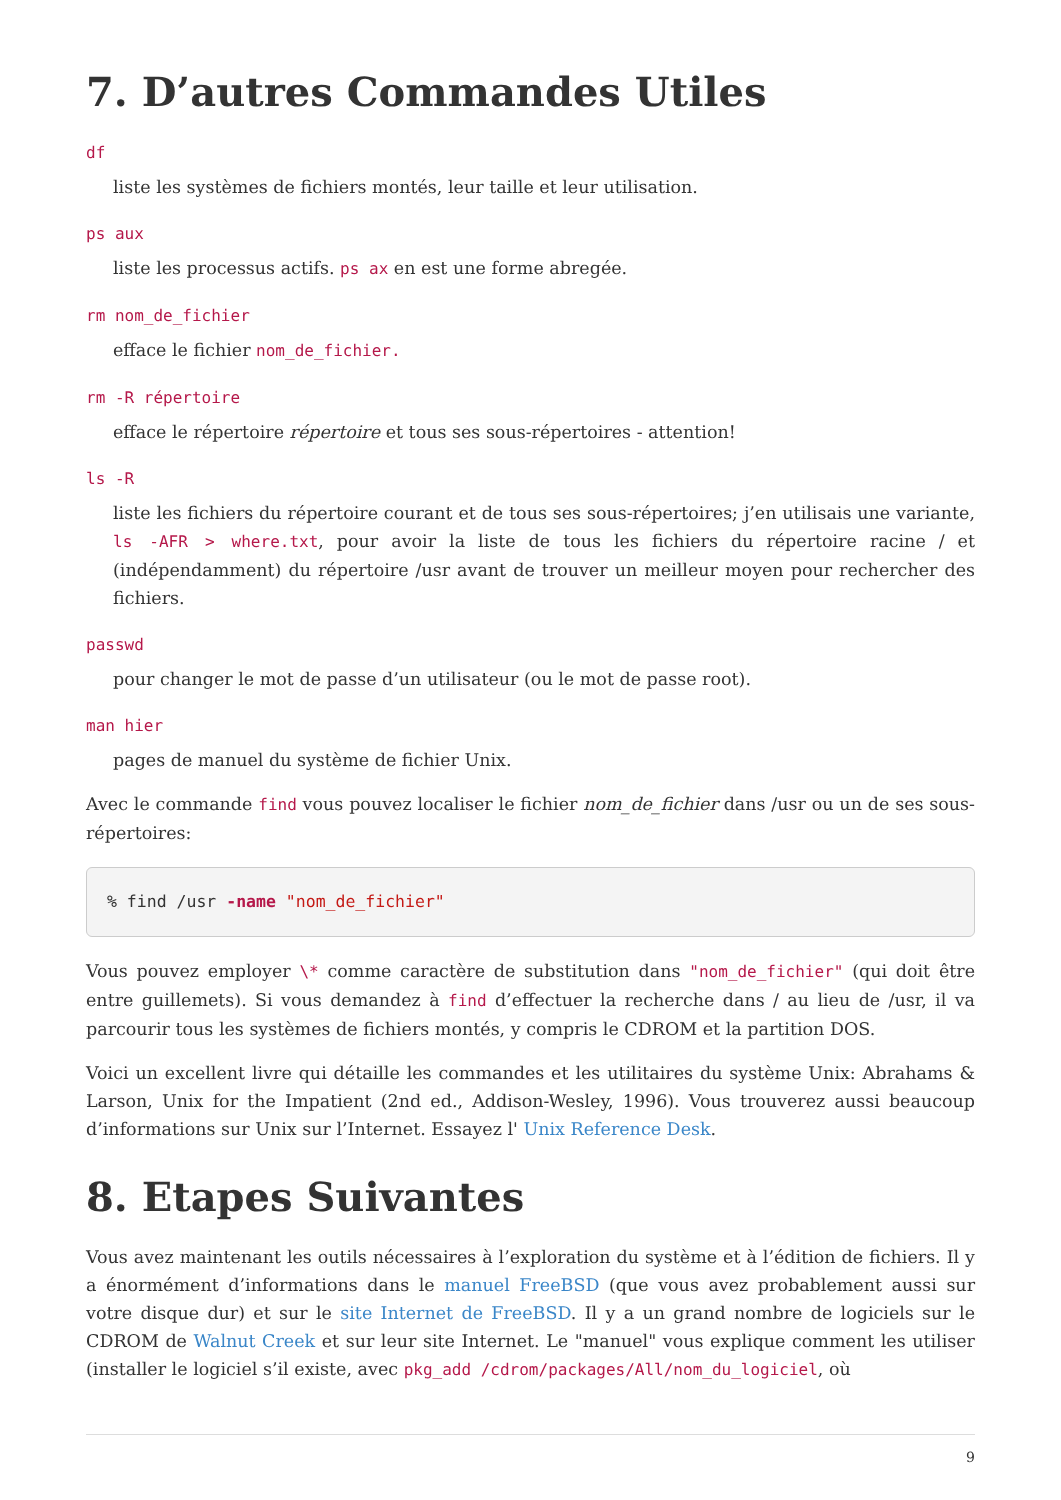7. D’autres Commandes Utiles
df
liste les systèmes de fichiers montés, leur taille et leur utilisation.
ps aux
liste les processus actifs. ps ax en est une forme abregée.
rm nom_de_fichier
efface le fichier nom_de_fichier.
rm -R répertoire
efface le répertoire répertoire et tous ses sous-répertoires - attention!
ls -R
liste les fichiers du répertoire courant et de tous ses sous-répertoires; j’en utilisais une variante, ls -AFR > where.txt, pour avoir la liste de tous les fichiers du répertoire racine / et (indépendamment) du répertoire /usr avant de trouver un meilleur moyen pour rechercher des fichiers.
passwd
pour changer le mot de passe d’un utilisateur (ou le mot de passe root).
man hier
pages de manuel du système de fichier Unix.
Avec le commande find vous pouvez localiser le fichier nom_de_fichier dans /usr ou un de ses sous-répertoires:
% find /usr -name "nom_de_fichier"
Vous pouvez employer \* comme caractère de substitution dans "nom_de_fichier" (qui doit être entre guillemets). Si vous demandez à find d’effectuer la recherche dans / au lieu de /usr, il va parcourir tous les systèmes de fichiers montés, y compris le CDROM et la partition DOS.
Voici un excellent livre qui détaille les commandes et les utilitaires du système Unix: Abrahams & Larson, Unix for the Impatient (2nd ed., Addison-Wesley, 1996). Vous trouverez aussi beaucoup d’informations sur Unix sur l’Internet. Essayez l' Unix Reference Desk.
8. Etapes Suivantes
Vous avez maintenant les outils nécessaires à l’exploration du système et à l’édition de fichiers. Il y a énormément d’informations dans le manuel FreeBSD (que vous avez probablement aussi sur votre disque dur) et sur le site Internet de FreeBSD. Il y a un grand nombre de logiciels sur le CDROM de Walnut Creek et sur leur site Internet. Le "manuel" vous explique comment les utiliser (installer le logiciel s’il existe, avec pkg_add /cdrom/packages/All/nom_du_logiciel, où
9